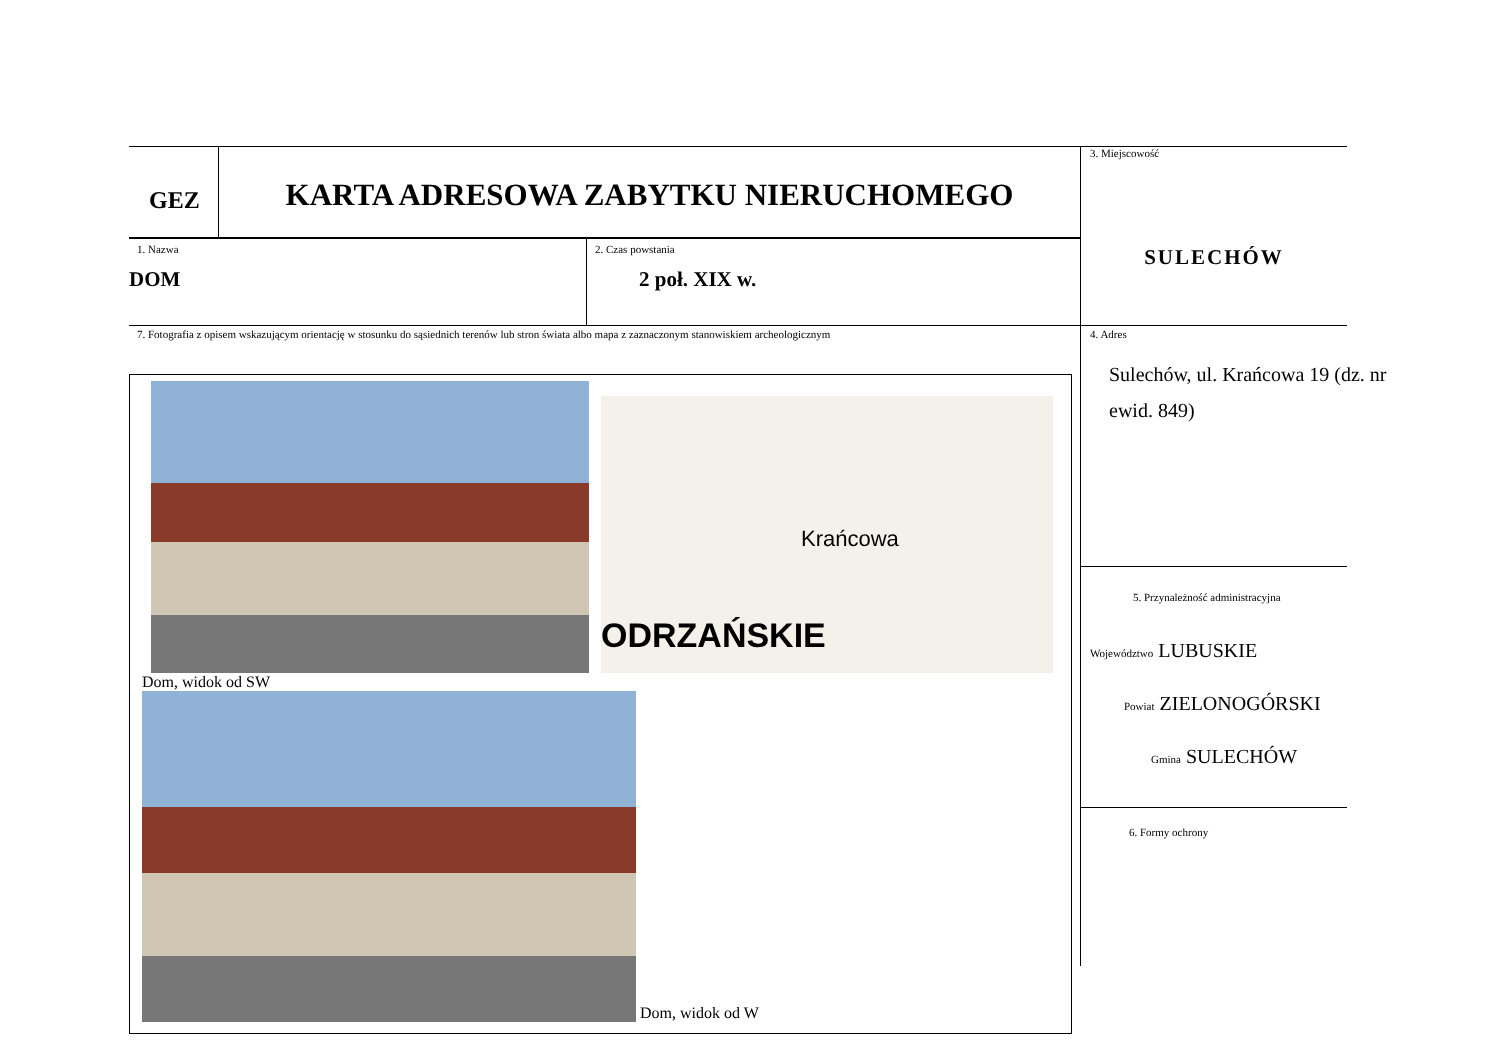GEZ
KARTA ADRESOWA ZABYTKU NIERUCHOMEGO
1. Nazwa
DOM
2. Czas powstania
2 poł. XIX w.
7. Fotografia z opisem wskazującym orientację w stosunku do sąsiednich terenów lub stron świata albo mapa z zaznaczonym stanowiskiem archeologicznym
Krańcowa
ODRZAŃSKIE
Dom, widok od SW
Dom, widok od W
3. Miejscowość
SULECHÓW
4. Adres
Sulechów, ul. Krańcowa 19 (dz. nr ewid. 849)
5. Przynależność administracyjna
Województwo LUBUSKIE
Powiat ZIELONOGÓRSKI
Gmina SULECHÓW
6. Formy ochrony